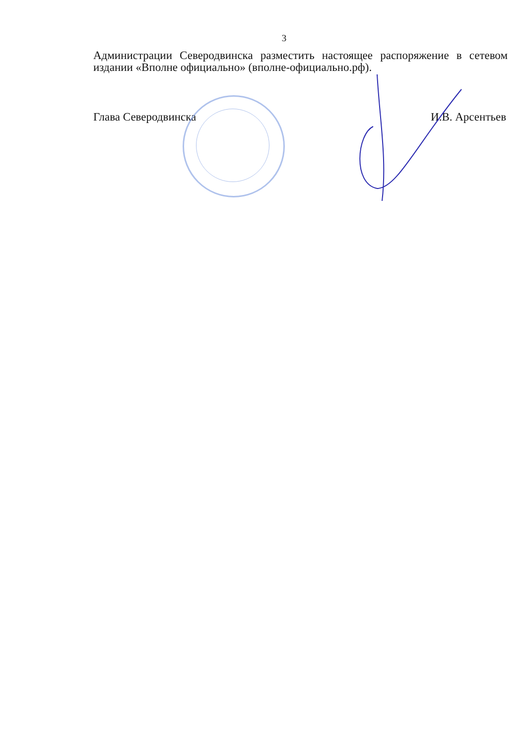3
Администрации Северодвинска разместить настоящее распоряжение в сетевом издании «Вполне официально» (вполне-официально.рф).
Глава Северодвинска И.В. Арсентьев